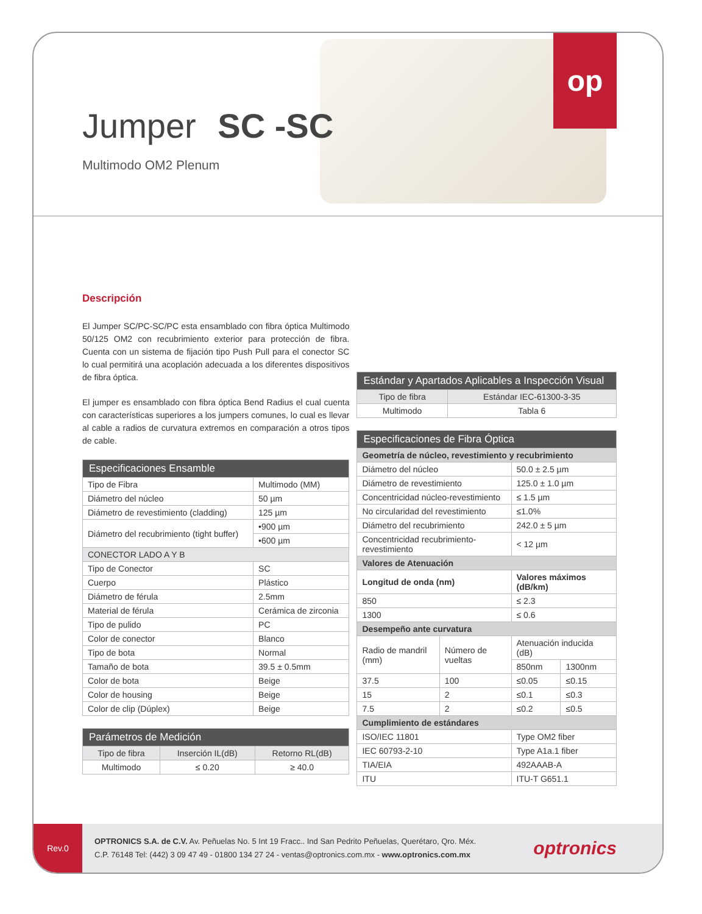Jumper SC -SC
Multimodo OM2 Plenum
op
Descripción
El Jumper SC/PC-SC/PC esta ensamblado con fibra óptica Multimodo 50/125 OM2 con recubrimiento exterior para protección de fibra. Cuenta con un sistema de fijación tipo Push Pull para el conector SC lo cual permitirá una acoplación adecuada a los diferentes dispositivos de fibra óptica.
El jumper es ensamblado con fibra óptica Bend Radius el cual cuenta con características superiores a los jumpers comunes, lo cual es llevar al cable a radios de curvatura extremos en comparación a otros tipos de cable.
| Especificaciones Ensamble | |
| --- | --- |
| Tipo de Fibra | Multimodo (MM) |
| Diámetro del núcleo | 50 µm |
| Diámetro de revestimiento (cladding) | 125 µm |
| Diámetro del recubrimiento (tight buffer) | •900 µm |
| | •600 µm |
| CONECTOR LADO A Y B | |
| Tipo de Conector | SC |
| Cuerpo | Plástico |
| Diámetro de férula | 2.5mm |
| Material de férula | Cerámica de zirconia |
| Tipo de pulido | PC |
| Color de conector | Blanco |
| Tipo de bota | Normal |
| Tamaño de bota | 39.5 ± 0.5mm |
| Color de bota | Beige |
| Color de housing | Beige |
| Color de clip (Dúplex) | Beige |
| Parámetros de Medición | | |
| --- | --- | --- |
| Tipo de fibra | Inserción IL(dB) | Retorno RL(dB) |
| Multimodo | ≤ 0.20 | ≥ 40.0 |
| Estándar y Apartados Aplicables a Inspección Visual | |
| --- | --- |
| Tipo de fibra | Estándar IEC-61300-3-35 |
| Multimodo | Tabla 6 |
| Especificaciones de Fibra Óptica | | | |
| --- | --- | --- | --- |
| Geometría de núcleo, revestimiento y recubrimiento | | | |
| Diámetro del núcleo | | 50.0 ± 2.5 µm | |
| Diámetro de revestimiento | | 125.0 ± 1.0 µm | |
| Concentricidad núcleo-revestimiento | | ≤ 1.5 µm | |
| No circularidad del revestimiento | | ≤1.0% | |
| Diámetro del recubrimiento | | 242.0 ± 5 µm | |
| Concentricidad recubrimiento-revestimiento | | < 12 µm | |
| Valores de Atenuación | | | |
| Longitud de onda (nm) | | Valores máximos (dB/km) | |
| 850 | | ≤ 2.3 | |
| 1300 | | ≤ 0.6 | |
| Desempeño ante curvatura | | | |
| Radio de mandril (mm) | Número de vueltas | Atenuación inducida (dB) | |
| | | 850nm | 1300nm |
| 37.5 | 100 | ≤0.05 | ≤0.15 |
| 15 | 2 | ≤0.1 | ≤0.3 |
| 7.5 | 2 | ≤0.2 | ≤0.5 |
| Cumplimiento de estándares | | | |
| ISO/IEC 11801 | | Type OM2 fiber | |
| IEC 60793-2-10 | | Type A1a.1 fiber | |
| TIA/EIA | | 492AAAB-A | |
| ITU | | ITU-T G651.1 | |
Rev.0
OPTRONICS S.A. de C.V. Av. Peñuelas No. 5 Int 19 Fracc.. Ind San Pedrito Peñuelas, Querétaro, Qro. Méx.
C.P. 76148 Tel: (442) 3 09 47 49 - 01800 134 27 24 - ventas@optronics.com.mx - www.optronics.com.mx
optronics